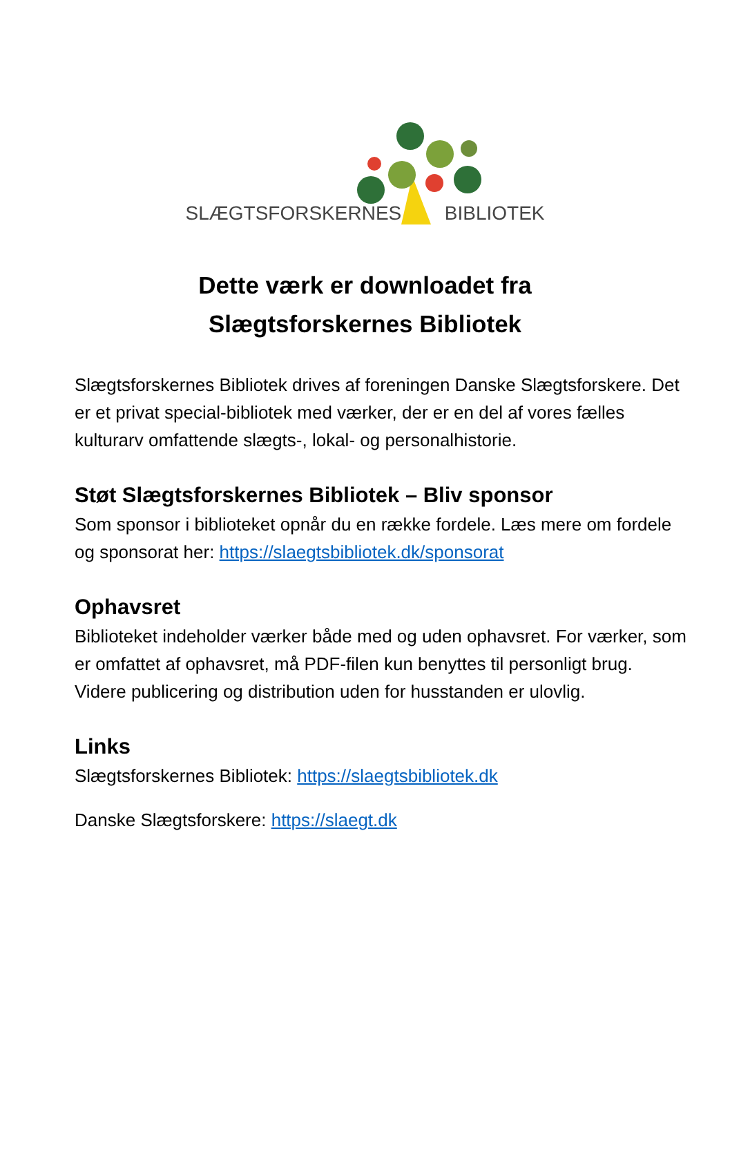SLÆGTSFORSKERNES BIBLIOTEK
Dette værk er downloadet fra
Slægtsforskernes Bibliotek
Slægtsforskernes Bibliotek drives af foreningen Danske Slægtsforskere. Det er et privat special-bibliotek med værker, der er en del af vores fælles kulturarv omfattende slægts-, lokal- og personalhistorie.
Støt Slægtsforskernes Bibliotek – Bliv sponsor
Som sponsor i biblioteket opnår du en række fordele. Læs mere om fordele og sponsorat her: https://slaegtsbibliotek.dk/sponsorat
Ophavsret
Biblioteket indeholder værker både med og uden ophavsret. For værker, som er omfattet af ophavsret, må PDF-filen kun benyttes til personligt brug. Videre publicering og distribution uden for husstanden er ulovlig.
Links
Slægtsforskernes Bibliotek: https://slaegtsbibliotek.dk
Danske Slægtsforskere: https://slaegt.dk